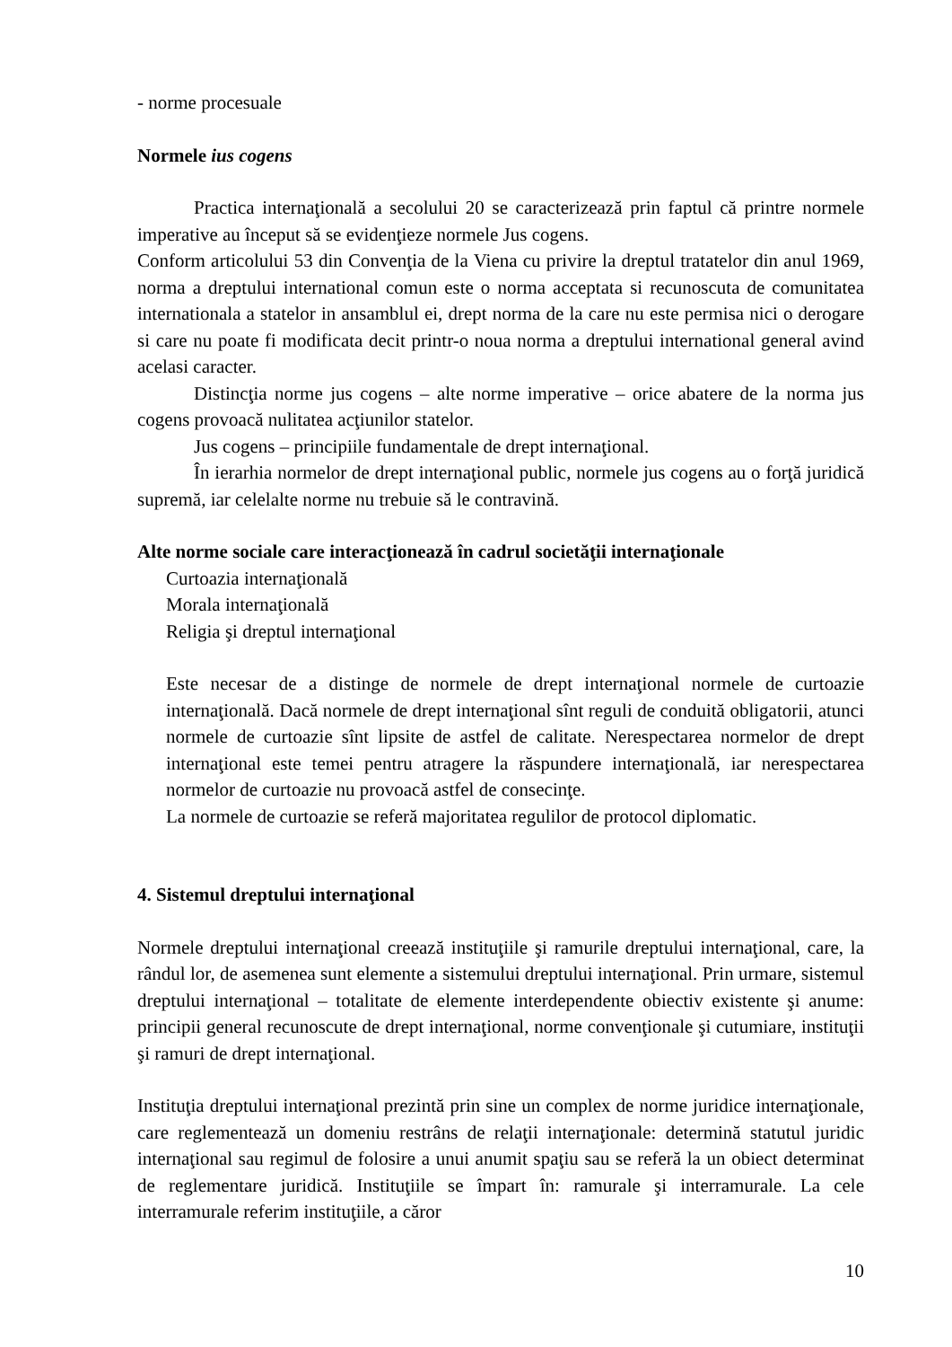- norme procesuale
Normele ius cogens
Practica internaţională a secolului 20 se caracterizează prin faptul că printre normele imperative au început să se evidenţieze normele Jus cogens.
Conform articolului 53 din Convenţia de la Viena cu privire la dreptul tratatelor din anul 1969, norma a dreptului international comun este o norma acceptata si recunoscuta de comunitatea internationala a statelor in ansamblul ei, drept norma de la care nu este permisa nici o derogare si care nu poate fi modificata decit printr-o noua norma a dreptului international general avind acelasi caracter.
Distincţia norme jus cogens – alte norme imperative – orice abatere de la norma jus cogens provoacă nulitatea acţiunilor statelor.
Jus cogens – principiile fundamentale de drept internaţional.
În ierarhia normelor de drept internaţional public, normele jus cogens au o forţă juridică supremă, iar celelalte norme nu trebuie să le contravină.
Alte norme sociale care interacţionează în cadrul societăţii internaţionale
Curtoazia internaţională
Morala internaţională
Religia şi dreptul internaţional
Este necesar de a distinge de normele de drept internaţional normele de curtoazie internaţională. Dacă normele de drept internaţional sînt reguli de conduită obligatorii, atunci normele de curtoazie sînt lipsite de astfel de calitate. Nerespectarea normelor de drept internaţional este temei pentru atragere la răspundere internaţională, iar nerespectarea normelor de curtoazie nu provoacă astfel de consecinţe.
La normele de curtoazie se referă majoritatea regulilor de protocol diplomatic.
4. Sistemul dreptului internaţional
Normele dreptului internaţional creează instituţiile şi ramurile dreptului internaţional, care, la rândul lor, de asemenea sunt elemente a sistemului dreptului internaţional. Prin urmare, sistemul dreptului internaţional – totalitate de elemente interdependente obiectiv existente şi anume: principii general recunoscute de drept internaţional, norme convenţionale şi cutumiare, instituţii şi ramuri de drept internaţional.
Instituţia dreptului internaţional prezintă prin sine un complex de norme juridice internaţionale, care reglementează un domeniu restrâns de relaţii internaţionale: determină statutul juridic internaţional sau regimul de folosire a unui anumit spaţiu sau se referă la un obiect determinat de reglementare juridică. Instituţiile se împart în: ramurale şi interramurale. La cele interramurale referim instituţiile, a căror
10